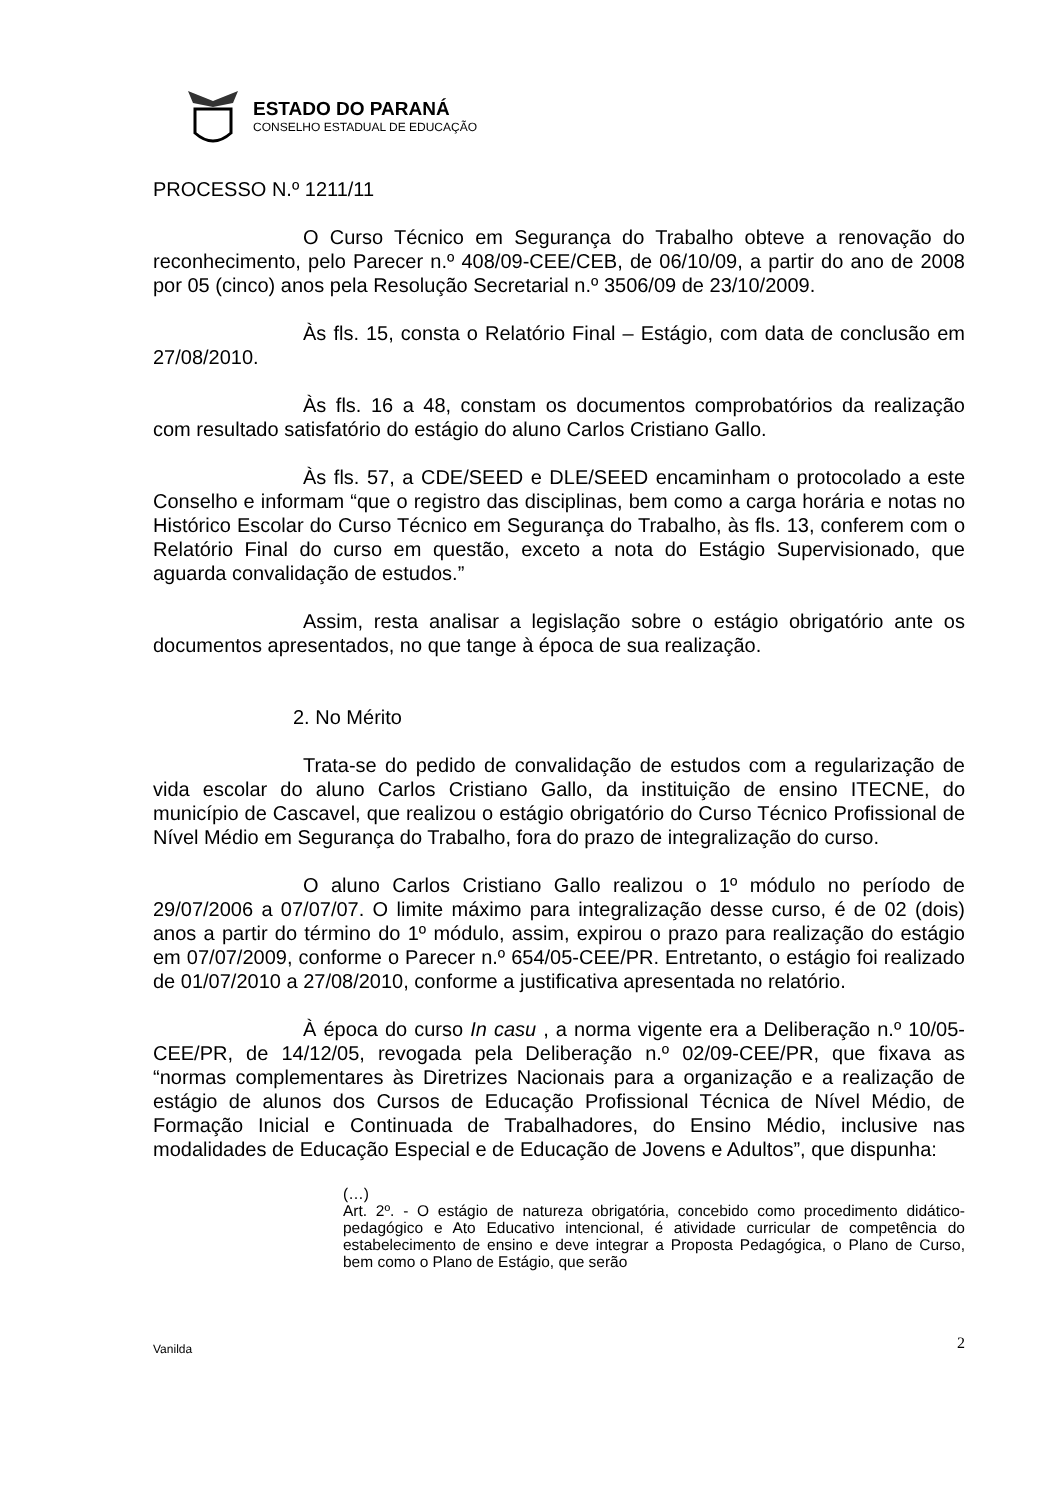ESTADO DO PARANÁ
CONSELHO ESTADUAL DE EDUCAÇÃO
PROCESSO N.º 1211/11
O Curso Técnico em Segurança do Trabalho obteve a renovação do reconhecimento, pelo Parecer n.º 408/09-CEE/CEB, de 06/10/09, a partir do ano de 2008 por 05 (cinco) anos pela Resolução Secretarial n.º 3506/09 de 23/10/2009.
Às fls. 15, consta o Relatório Final – Estágio, com data de conclusão em 27/08/2010.
Às fls. 16 a 48, constam os documentos comprobatórios da realização com resultado satisfatório do estágio do aluno Carlos Cristiano Gallo.
Às fls. 57, a CDE/SEED e DLE/SEED encaminham o protocolado a este Conselho e informam “que o registro das disciplinas, bem como a carga horária e notas no Histórico Escolar do Curso Técnico em Segurança do Trabalho, às fls. 13, conferem com o Relatório Final do curso em questão, exceto a nota do Estágio Supervisionado, que aguarda convalidação de estudos.”
Assim, resta analisar a legislação sobre o estágio obrigatório ante os documentos apresentados, no que tange à época de sua realização.
2. No Mérito
Trata-se do pedido de convalidação de estudos com a regularização de vida escolar do aluno Carlos Cristiano Gallo, da instituição de ensino ITECNE, do município de Cascavel, que realizou o estágio obrigatório do Curso Técnico Profissional de Nível Médio em Segurança do Trabalho, fora do prazo de integralização do curso.
O aluno Carlos Cristiano Gallo realizou o 1º módulo no período de 29/07/2006 a 07/07/07. O limite máximo para integralização desse curso, é de 02 (dois) anos a partir do término do 1º módulo, assim, expirou o prazo para realização do estágio em 07/07/2009, conforme o Parecer n.º 654/05-CEE/PR. Entretanto, o estágio foi realizado de 01/07/2010 a 27/08/2010, conforme a justificativa apresentada no relatório.
À época do curso In casu , a norma vigente era a Deliberação n.º 10/05-CEE/PR, de 14/12/05, revogada pela Deliberação n.º 02/09-CEE/PR, que fixava as “normas complementares às Diretrizes Nacionais para a organização e a realização de estágio de alunos dos Cursos de Educação Profissional Técnica de Nível Médio, de Formação Inicial e Continuada de Trabalhadores, do Ensino Médio, inclusive nas modalidades de Educação Especial e de Educação de Jovens e Adultos”, que dispunha:
(…)
Art. 2º. - O estágio de natureza obrigatória, concebido como procedimento didático-pedagógico e Ato Educativo intencional, é atividade curricular de competência do estabelecimento de ensino e deve integrar a Proposta Pedagógica, o Plano de Curso, bem como o Plano de Estágio, que serão
Vanilda 2